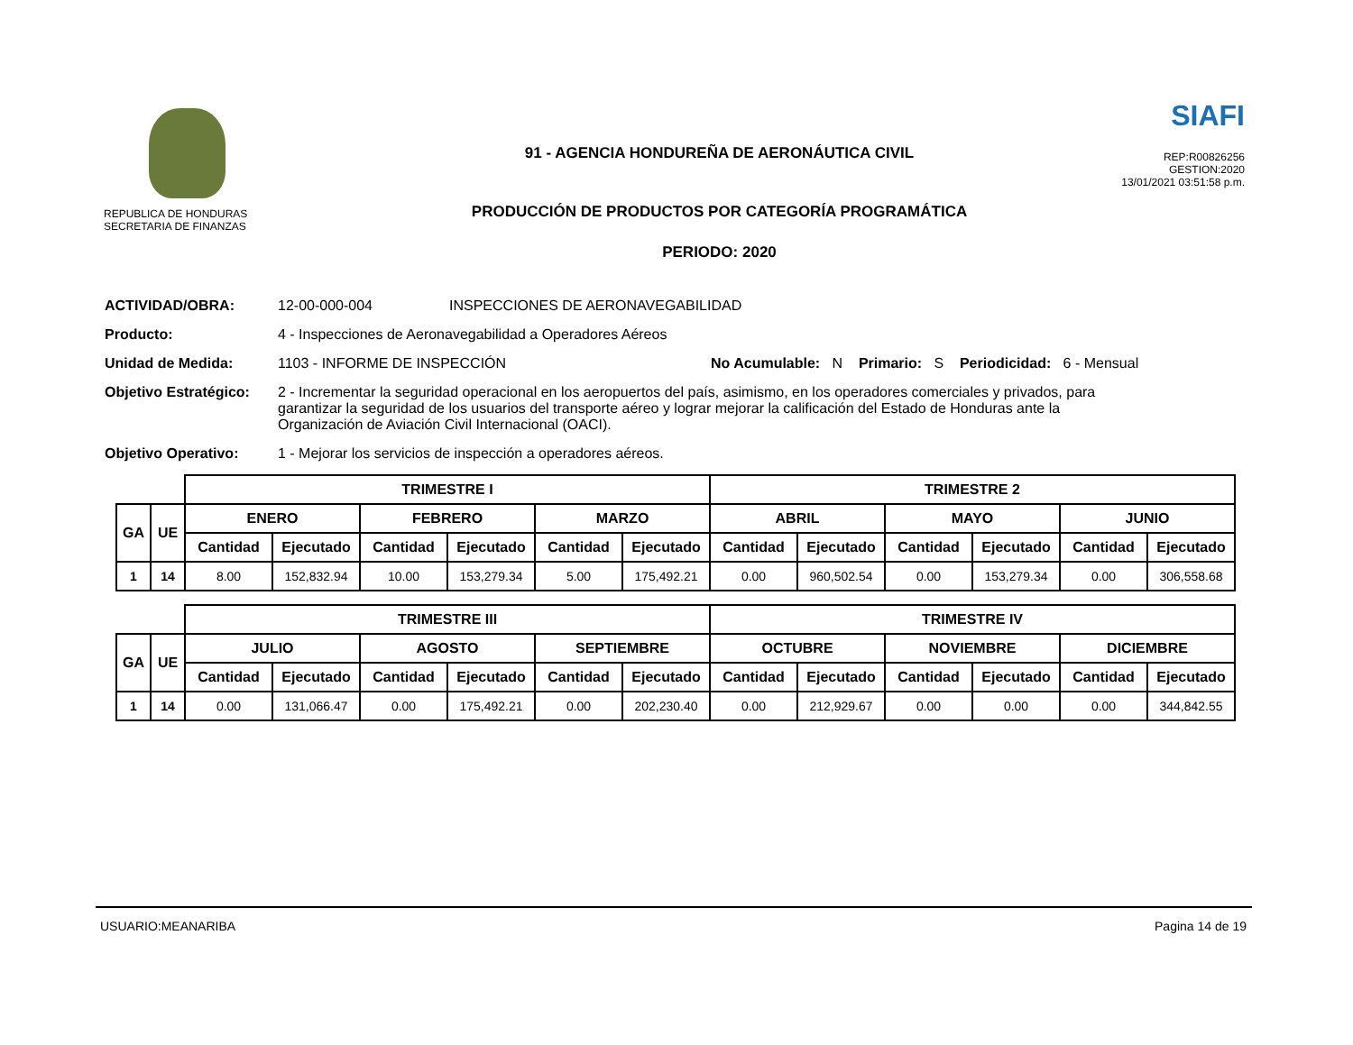REPUBLICA DE HONDURAS
SECRETARIA DE FINANZAS
91 - AGENCIA HONDUREÑA DE AERONÁUTICA CIVIL
PRODUCCIÓN DE PRODUCTOS POR CATEGORÍA PROGRAMÁTICA
PERIODO: 2020
SIAFI
REP:R00826256
GESTION:2020
13/01/2021 03:51:58 p.m.
ACTIVIDAD/OBRA: 12-00-000-004 INSPECCIONES DE AERONAVEGABILIDAD
Producto: 4 - Inspecciones de Aeronavegabilidad a Operadores Aéreos
Unidad de Medida: 1103 - INFORME DE INSPECCIÓN No Acumulable: N Primario: S Periodicidad: 6 - Mensual
Objetivo Estratégico: 2 - Incrementar la seguridad operacional en los aeropuertos del país, asimismo, en los operadores comerciales y privados, para garantizar la seguridad de los usuarios del transporte aéreo y lograr mejorar la calificación del Estado de Honduras ante la Organización de Aviación Civil Internacional (OACI).
Objetivo Operativo: 1 - Mejorar los servicios de inspección a operadores aéreos.
| | | TRIMESTRE I | | | | | | TRIMESTRE 2 | | | | | |
| --- | --- | --- | --- | --- | --- | --- | --- | --- | --- | --- | --- | --- | --- |
| GA | UE | ENERO | | FEBRERO | | MARZO | | ABRIL | | MAYO | | JUNIO | |
| | | Cantidad | Ejecutado | Cantidad | Ejecutado | Cantidad | Ejecutado | Cantidad | Ejecutado | Cantidad | Ejecutado | Cantidad | Ejecutado |
| 1 | 14 | 8.00 | 152,832.94 | 10.00 | 153,279.34 | 5.00 | 175,492.21 | 0.00 | 960,502.54 | 0.00 | 153,279.34 | 0.00 | 306,558.68 |
| | | TRIMESTRE III | | | | | | TRIMESTRE IV | | | | | |
| --- | --- | --- | --- | --- | --- | --- | --- | --- | --- | --- | --- | --- | --- |
| GA | UE | JULIO | | AGOSTO | | SEPTIEMBRE | | OCTUBRE | | NOVIEMBRE | | DICIEMBRE | |
| | | Cantidad | Ejecutado | Cantidad | Ejecutado | Cantidad | Ejecutado | Cantidad | Ejecutado | Cantidad | Ejecutado | Cantidad | Ejecutado |
| 1 | 14 | 0.00 | 131,066.47 | 0.00 | 175,492.21 | 0.00 | 202,230.40 | 0.00 | 212,929.67 | 0.00 | 0.00 | 0.00 | 344,842.55 |
USUARIO:MEANARIBA Pagina 14 de 19